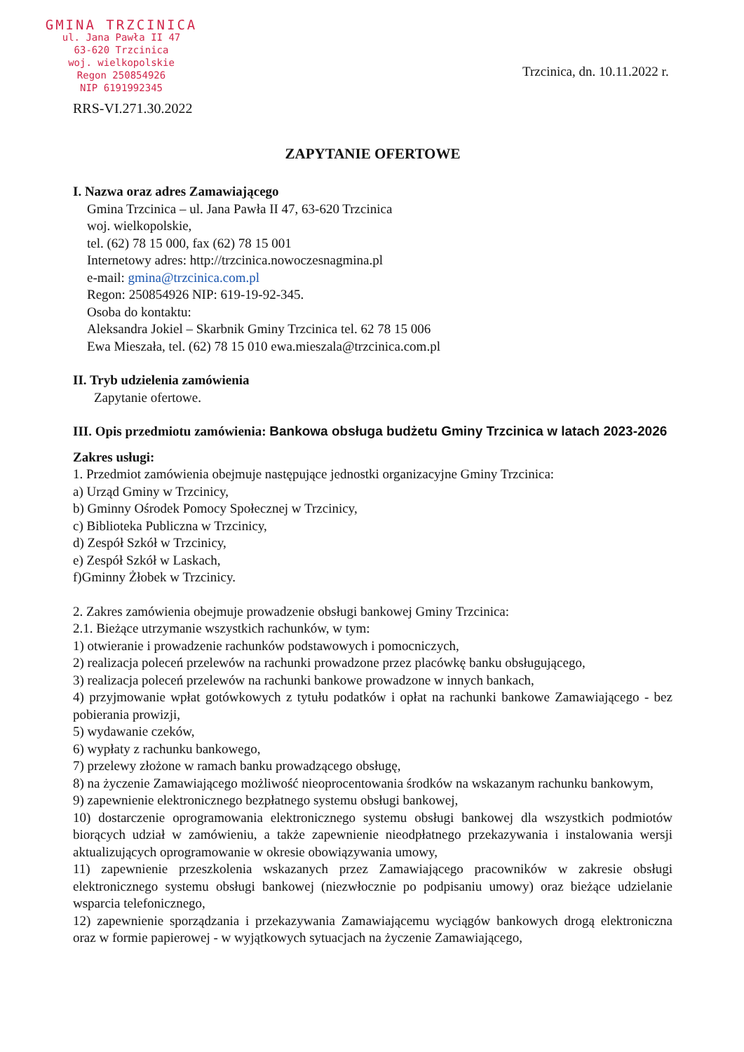GMINA TRZCINICA
ul. Jana Pawła II 47
63-620 Trzcinica
woj. wielkopolskie
Regon 250854926
NIP 6191992345
Trzcinica, dn. 10.11.2022 r.
RRS-VI.271.30.2022
ZAPYTANIE OFERTOWE
I. Nazwa oraz adres Zamawiającego
Gmina Trzcinica – ul. Jana Pawła II 47, 63-620 Trzcinica
woj. wielkopolskie,
tel. (62) 78 15 000, fax (62) 78 15 001
Internetowy adres: http://trzcinica.nowoczesnagmina.pl
e-mail: gmina@trzcinica.com.pl
Regon: 250854926 NIP: 619-19-92-345.
Osoba do kontaktu:
Aleksandra Jokiel – Skarbnik Gminy Trzcinica tel. 62 78 15 006
Ewa Mieszała, tel. (62) 78 15 010 ewa.mieszala@trzcinica.com.pl
II. Tryb udzielenia zamówienia
Zapytanie ofertowe.
III. Opis przedmiotu zamówienia: Bankowa obsługa budżetu Gminy Trzcinica w latach 2023-2026
Zakres usługi:
1. Przedmiot zamówienia obejmuje następujące jednostki organizacyjne Gminy Trzcinica:
a) Urząd Gminy w Trzcinicy,
b) Gminny Ośrodek Pomocy Społecznej w Trzcinicy,
c) Biblioteka Publiczna w Trzcinicy,
d) Zespół Szkół w Trzcinicy,
e) Zespół Szkół w Laskach,
f)Gminny Żłobek w Trzcinicy.
2. Zakres zamówienia obejmuje prowadzenie obsługi bankowej Gminy Trzcinica:
2.1. Bieżące utrzymanie wszystkich rachunków, w tym:
1) otwieranie i prowadzenie rachunków podstawowych i pomocniczych,
2) realizacja poleceń przelewów na rachunki prowadzone przez placówkę banku obsługującego,
3) realizacja poleceń przelewów na rachunki bankowe prowadzone w innych bankach,
4) przyjmowanie wpłat gotówkowych z tytułu podatków i opłat na rachunki bankowe Zamawiającego - bez pobierania prowizji,
5) wydawanie czeków,
6) wypłaty z rachunku bankowego,
7) przelewy złożone w ramach banku prowadzącego obsługę,
8) na życzenie Zamawiającego możliwość nieoprocentowania środków na wskazanym rachunku bankowym,
9) zapewnienie elektronicznego bezpłatnego systemu obsługi bankowej,
10) dostarczenie oprogramowania elektronicznego systemu obsługi bankowej dla wszystkich podmiotów biorących udział w zamówieniu, a także zapewnienie nieodpłatnego przekazywania i instalowania wersji aktualizujących oprogramowanie w okresie obowiązywania umowy,
11) zapewnienie przeszkolenia wskazanych przez Zamawiającego pracowników w zakresie obsługi elektronicznego systemu obsługi bankowej (niezwłocznie po podpisaniu umowy) oraz bieżące udzielanie wsparcia telefonicznego,
12) zapewnienie sporządzania i przekazywania Zamawiającemu wyciągów bankowych drogą elektroniczna oraz w formie papierowej - w wyjątkowych sytuacjach na życzenie Zamawiającego,